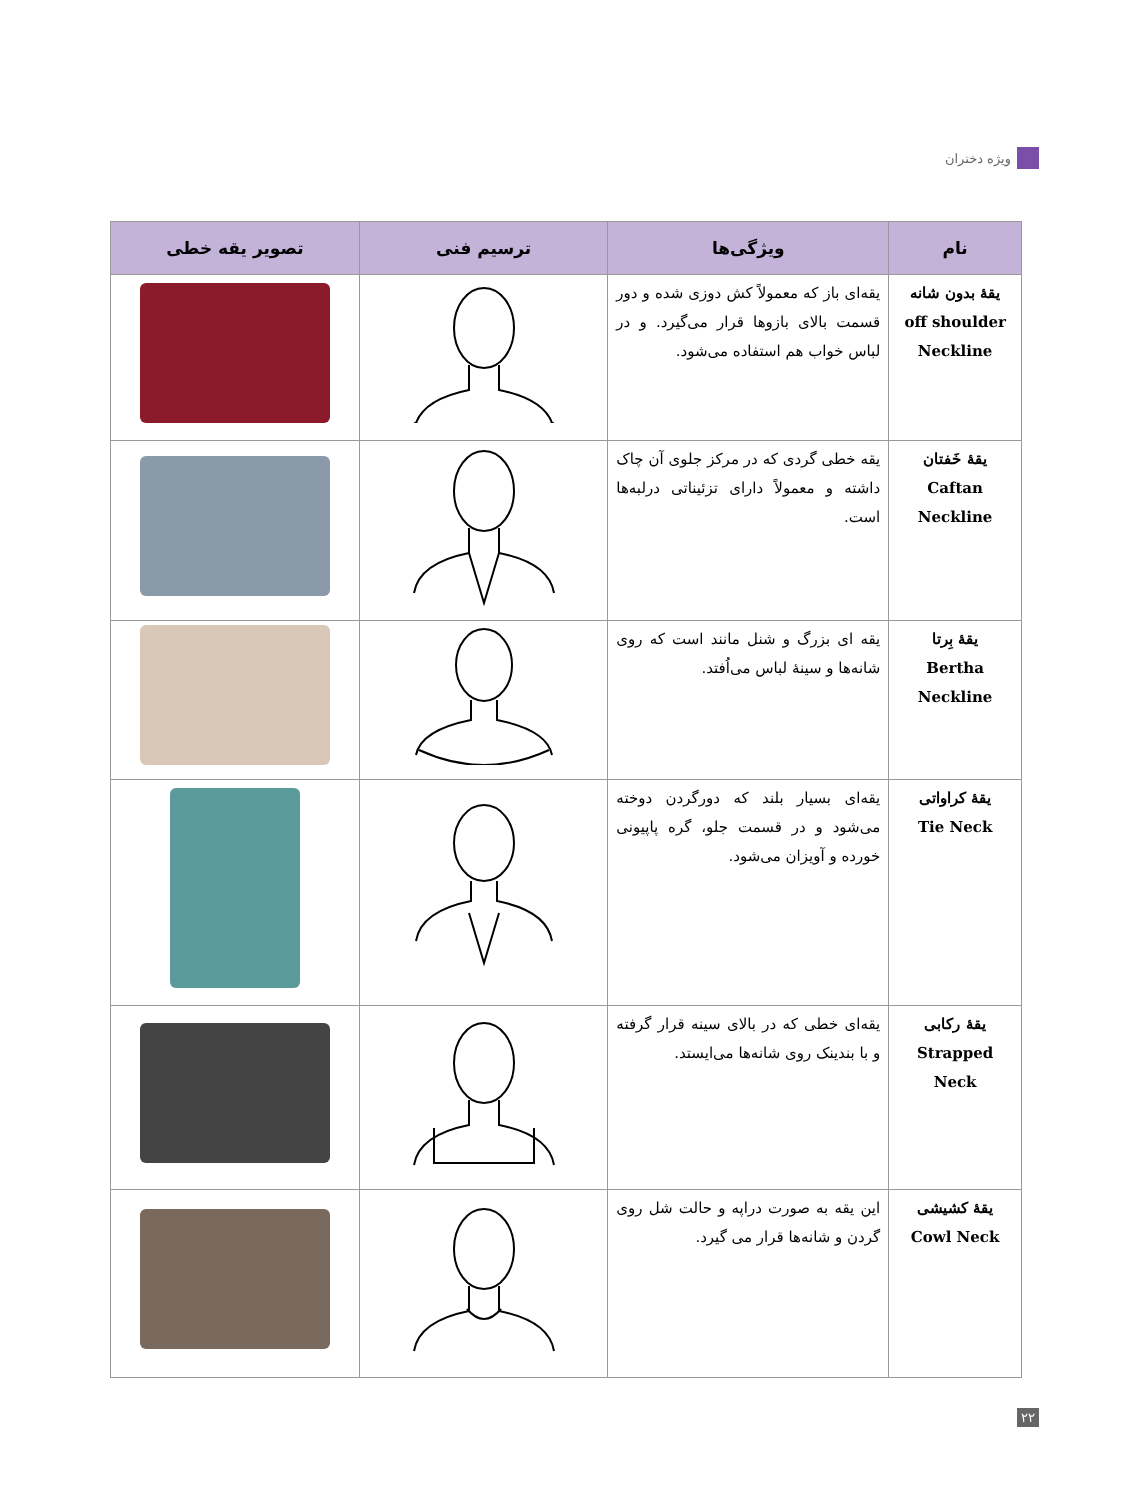ویژه دختران
| نام | ویژگی‌ها | ترسیم فنی | تصویر یقه خطی |
| --- | --- | --- | --- |
| یقهٔ بدون شانه off shoulder Neckline | یقه‌ای باز که معمولاً کش دوزی شده و دور قسمت بالای بازوها قرار می‌گیرد. و در لباس خواب هم استفاده می‌شود. | | |
| یقهٔ خَفتان Caftan Neckline | یقه خطی گردی که در مرکز جلوی آن چاک داشته و معمولاً دارای تزئیناتی درلبه‌ها است. | | |
| یقهٔ بِرتا Bertha Neckline | یقه ای بزرگ و شنل مانند است که روی شانه‌ها و سینهٔ لباس می‌اُفتد. | | |
| یقهٔ کراواتی Tie Neck | یقه‌ای بسیار بلند که دورگردن دوخته می‌شود و در قسمت جلو، گره پاپیونی خورده و آویزان می‌شود. | | |
| یقهٔ رکابی Strapped Neck | یقه‌ای خطی که در بالای سینه قرار گرفته و با بندینک روی شانه‌ها می‌ایستد. | | |
| یقهٔ کشیشی Cowl Neck | این یقه به صورت دراپه و حالت شل روی گردن و شانه‌ها قرار می گیرد. | | |
۲۲